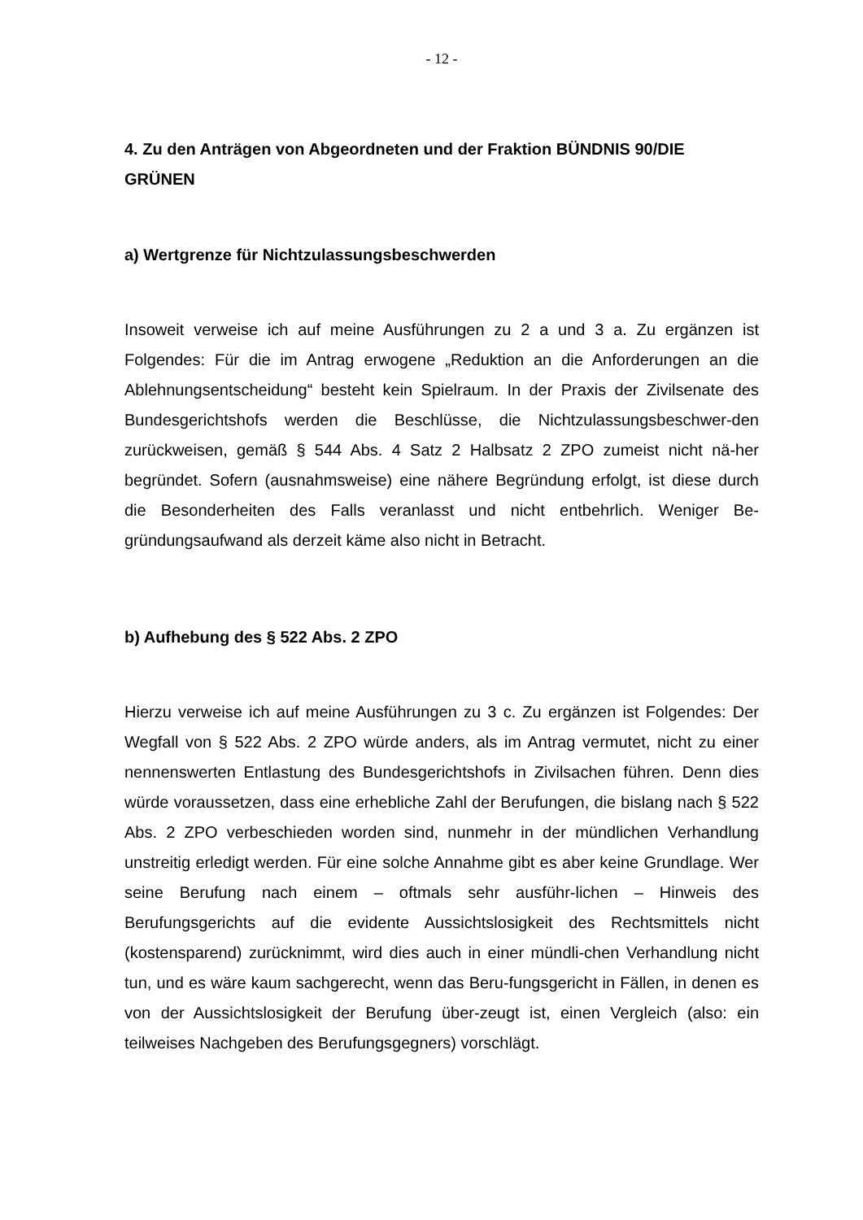- 12 -
4. Zu den Anträgen von Abgeordneten und der Fraktion BÜNDNIS 90/DIE GRÜNEN
a) Wertgrenze für Nichtzulassungsbeschwerden
Insoweit verweise ich auf meine Ausführungen zu 2 a und 3 a. Zu ergänzen ist Folgendes: Für die im Antrag erwogene „Reduktion an die Anforderungen an die Ablehnungsentscheidung“ besteht kein Spielraum. In der Praxis der Zivilsenate des Bundesgerichtshofs werden die Beschlüsse, die Nichtzulassungsbeschwer-den zurückweisen, gemäß § 544 Abs. 4 Satz 2 Halbsatz 2 ZPO zumeist nicht nä-her begründet. Sofern (ausnahmsweise) eine nähere Begründung erfolgt, ist diese durch die Besonderheiten des Falls veranlasst und nicht entbehrlich. Weniger Be-gründungsaufwand als derzeit käme also nicht in Betracht.
b) Aufhebung des § 522 Abs. 2 ZPO
Hierzu verweise ich auf meine Ausführungen zu 3 c. Zu ergänzen ist Folgendes: Der Wegfall von § 522 Abs. 2 ZPO würde anders, als im Antrag vermutet, nicht zu einer nennenswerten Entlastung des Bundesgerichtshofs in Zivilsachen führen. Denn dies würde voraussetzen, dass eine erhebliche Zahl der Berufungen, die bislang nach § 522 Abs. 2 ZPO verbeschieden worden sind, nunmehr in der mündlichen Verhandlung unstreitig erledigt werden. Für eine solche Annahme gibt es aber keine Grundlage. Wer seine Berufung nach einem – oftmals sehr ausführ-lichen – Hinweis des Berufungsgerichts auf die evidente Aussichtslosigkeit des Rechtsmittels nicht (kostensparend) zurücknimmt, wird dies auch in einer mündli-chen Verhandlung nicht tun, und es wäre kaum sachgerecht, wenn das Beru-fungsgericht in Fällen, in denen es von der Aussichtslosigkeit der Berufung über-zeugt ist, einen Vergleich (also: ein teilweises Nachgeben des Berufungsgegners) vorschlägt.